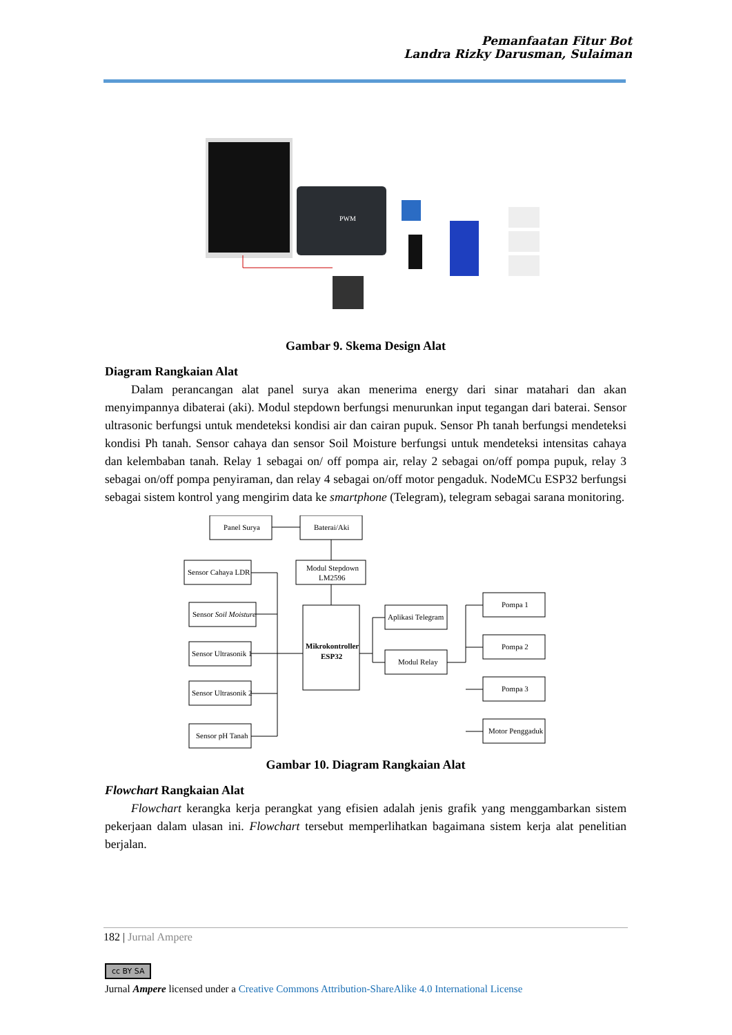Pemanfaatan Fitur Bot
Landra Rizky Darusman, Sulaiman
PWM
Gambar 9. Skema Design Alat
Diagram Rangkaian Alat
Dalam perancangan alat panel surya akan menerima energy dari sinar matahari dan akan menyimpannya dibaterai (aki). Modul stepdown berfungsi menurunkan input tegangan dari baterai. Sensor ultrasonic berfungsi untuk mendeteksi kondisi air dan cairan pupuk. Sensor Ph tanah berfungsi mendeteksi kondisi Ph tanah. Sensor cahaya dan sensor Soil Moisture berfungsi untuk mendeteksi intensitas cahaya dan kelembaban tanah. Relay 1 sebagai on/ off pompa air, relay 2 sebagai on/off pompa pupuk, relay 3 sebagai on/off pompa penyiraman, dan relay 4 sebagai on/off motor pengaduk. NodeMCu ESP32 berfungsi sebagai sistem kontrol yang mengirim data ke smartphone (Telegram), telegram sebagai sarana monitoring.
Panel Surya
Baterai/Aki
Sensor Cahaya LDR
Modul Stepdown
LM2596
Sensor Soil Moisture
Sensor Ultrasonik 1
Sensor Ultrasonik 2
Sensor pH Tanah
Mikrokontroller
ESP32
Aplikasi Telegram
Modul Relay
Pompa 1
Pompa 2
Pompa 3
Motor Penggaduk
Gambar 10. Diagram Rangkaian Alat
Flowchart Rangkaian Alat
Flowchart kerangka kerja perangkat yang efisien adalah jenis grafik yang menggambarkan sistem pekerjaan dalam ulasan ini. Flowchart tersebut memperlihatkan bagaimana sistem kerja alat penelitian berjalan.
182 | Jurnal Ampere
cc BY SA
Jurnal Ampere licensed under a Creative Commons Attribution-ShareAlike 4.0 International License